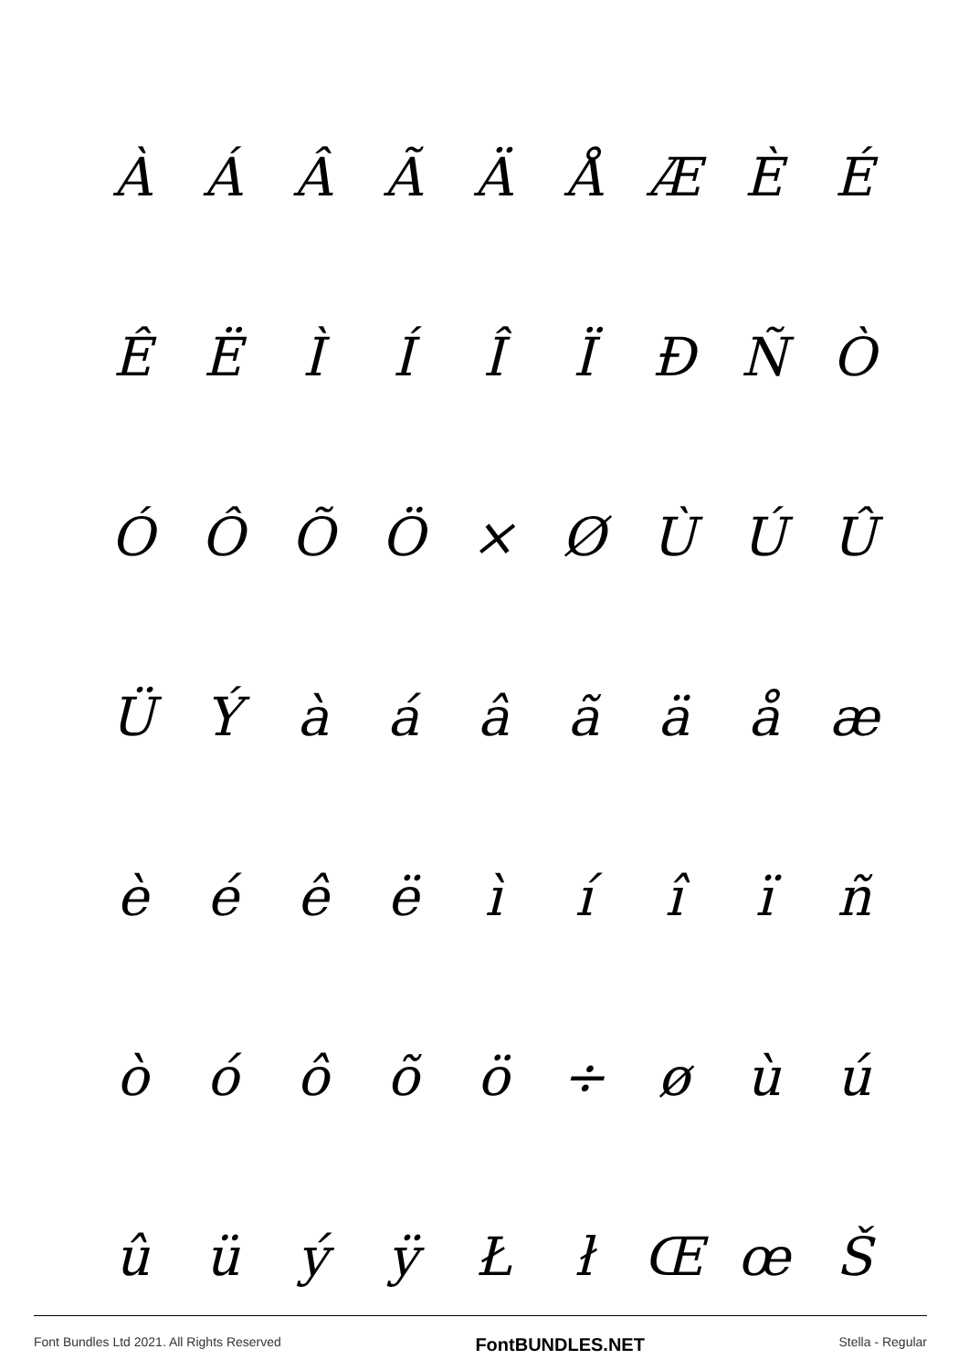À Á Â Ã Ä Å Æ È É
Ê Ë Ì Í Î Ï Ð Ñ Ò
Ó Ô Õ Ö × Ø Ù Ú Û
Ü Ý à á â ã ä å æ
è é ê ë ì í î ï ñ
ò ó ô õ ö ÷ ø ù ú
û ü ý ÿ Ł ł Œ œ Š
Font Bundles Ltd 2021. All Rights Reserved FontBUNDLES.NET Stella - Regular